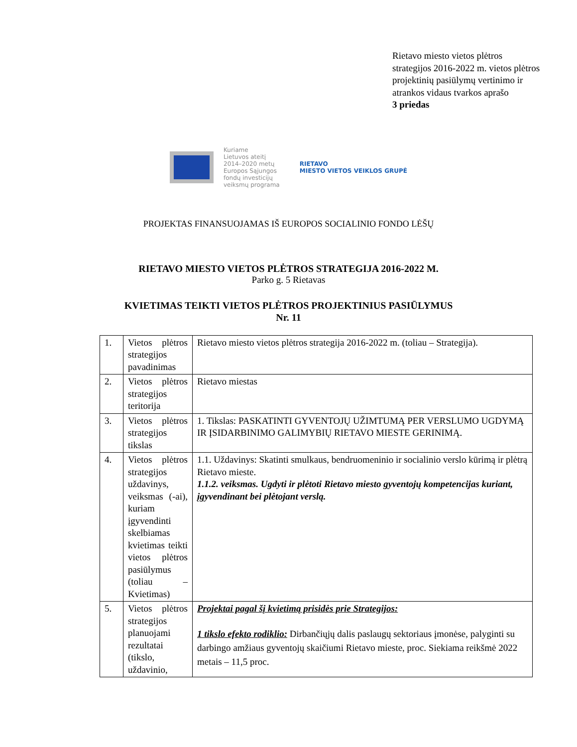Rietavo miesto vietos plėtros strategijos 2016-2022 m. vietos plėtros projektinių pasiūlymų vertinimo ir atrankos vidaus tvarkos aprašo
3 priedas
Kuriame
Lietuvos ateitį
2014–2020 metų
Europos Sąjungos
fondų investicijų
veiksmų programa
RIETAVO
MIESTO VIETOS VEIKLOS GRUPĖ
PROJEKTAS FINANSUOJAMAS IŠ EUROPOS SOCIALINIO FONDO LĖŠŲ
RIETAVO MIESTO VIETOS PLĖTROS STRATEGIJA 2016-2022 M.
Parko g. 5 Rietavas
KVIETIMAS TEIKTI VIETOS PLĖTROS PROJEKTINIUS PASIŪLYMUS
Nr. 11
| 1. | Vietos plėtros strategijos pavadinimas | Rietavo miesto vietos plėtros strategija 2016-2022 m. (toliau – Strategija). |
| 2. | Vietos plėtros strategijos teritorija | Rietavo miestas |
| 3. | Vietos plėtros strategijos tikslas | 1. Tikslas: PASKATINTI GYVENTOJŲ UŽIMTUMĄ PER VERSLUMO UGDYMĄ IR ĮSIDARBINIMO GALIMYBIŲ RIETAVO MIESTE GERINIMĄ. |
| 4. | Vietos plėtros strategijos uždavinys, veiksmas (-ai), kuriam įgyvendinti skelbiamas kvietimas teikti vietos plėtros pasiūlymus (toliau – Kvietimas) | 1.1. Uždavinys: Skatinti smulkaus, bendruomeninio ir socialinio verslo kūrimą ir plėtrą Rietavo mieste. 1.1.2. veiksmas. Ugdyti ir plėtoti Rietavo miesto gyventojų kompetencijas kuriant, įgyvendinant bei plėtojant verslą. |
| 5. | Vietos plėtros strategijos planuojami rezultatai (tikslo, uždavinio, | Projektai pagal šį kvietimą prisidės prie Strategijos: 1 tikslo efekto rodiklio: Dirbančiųjų dalis paslaugų sektoriaus įmonėse, palyginti su darbingo amžiaus gyventojų skaičiumi Rietavo mieste, proc. Siekiama reikšmė 2022 metais – 11,5 proc. |